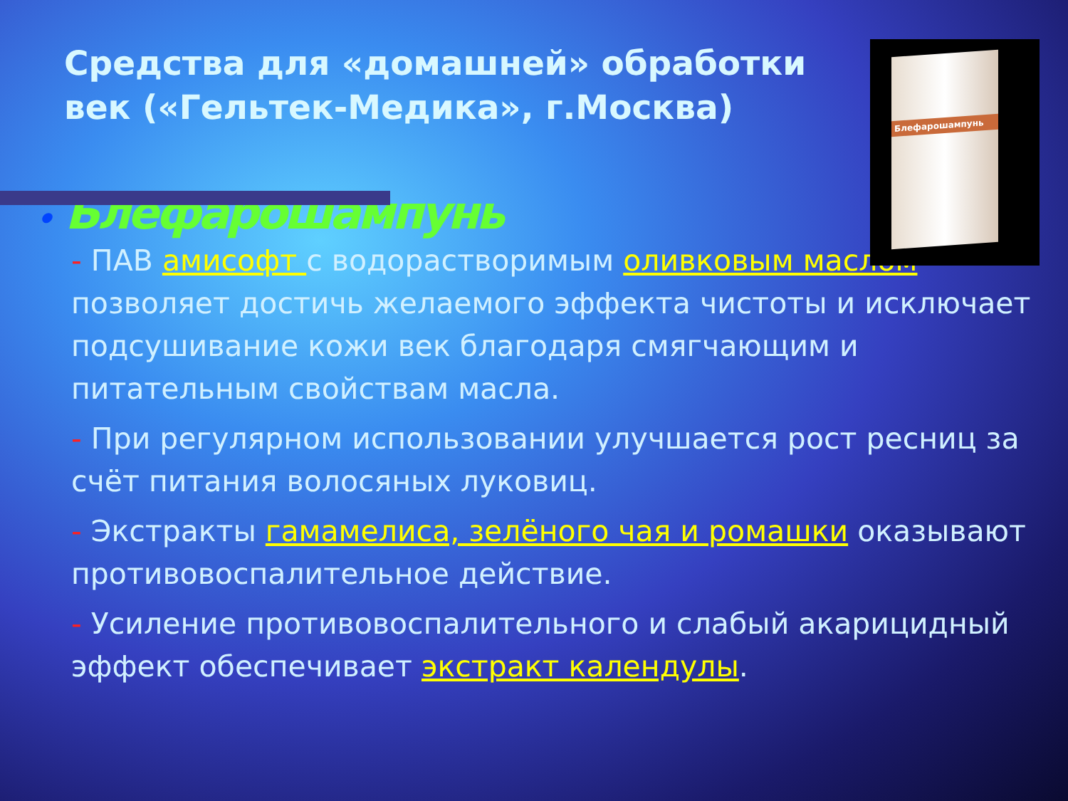Блефарошампунь
Средства для «домашней» обработки век («Гельтек-Медика», г.Москва)
• Блефарошампунь
- ПАВ амисофт с водорастворимым оливковым маслом позволяет достичь желаемого эффекта чистоты и исключает подсушивание кожи век благодаря смягчающим и питательным свойствам масла.
- При регулярном использовании улучшается рост ресниц за счёт питания волосяных луковиц.
- Экстракты гамамелиса, зелёного чая и ромашки оказывают противовоспалительное действие.
- Усиление противовоспалительного и слабый акарицидный эффект обеспечивает экстракт календулы.